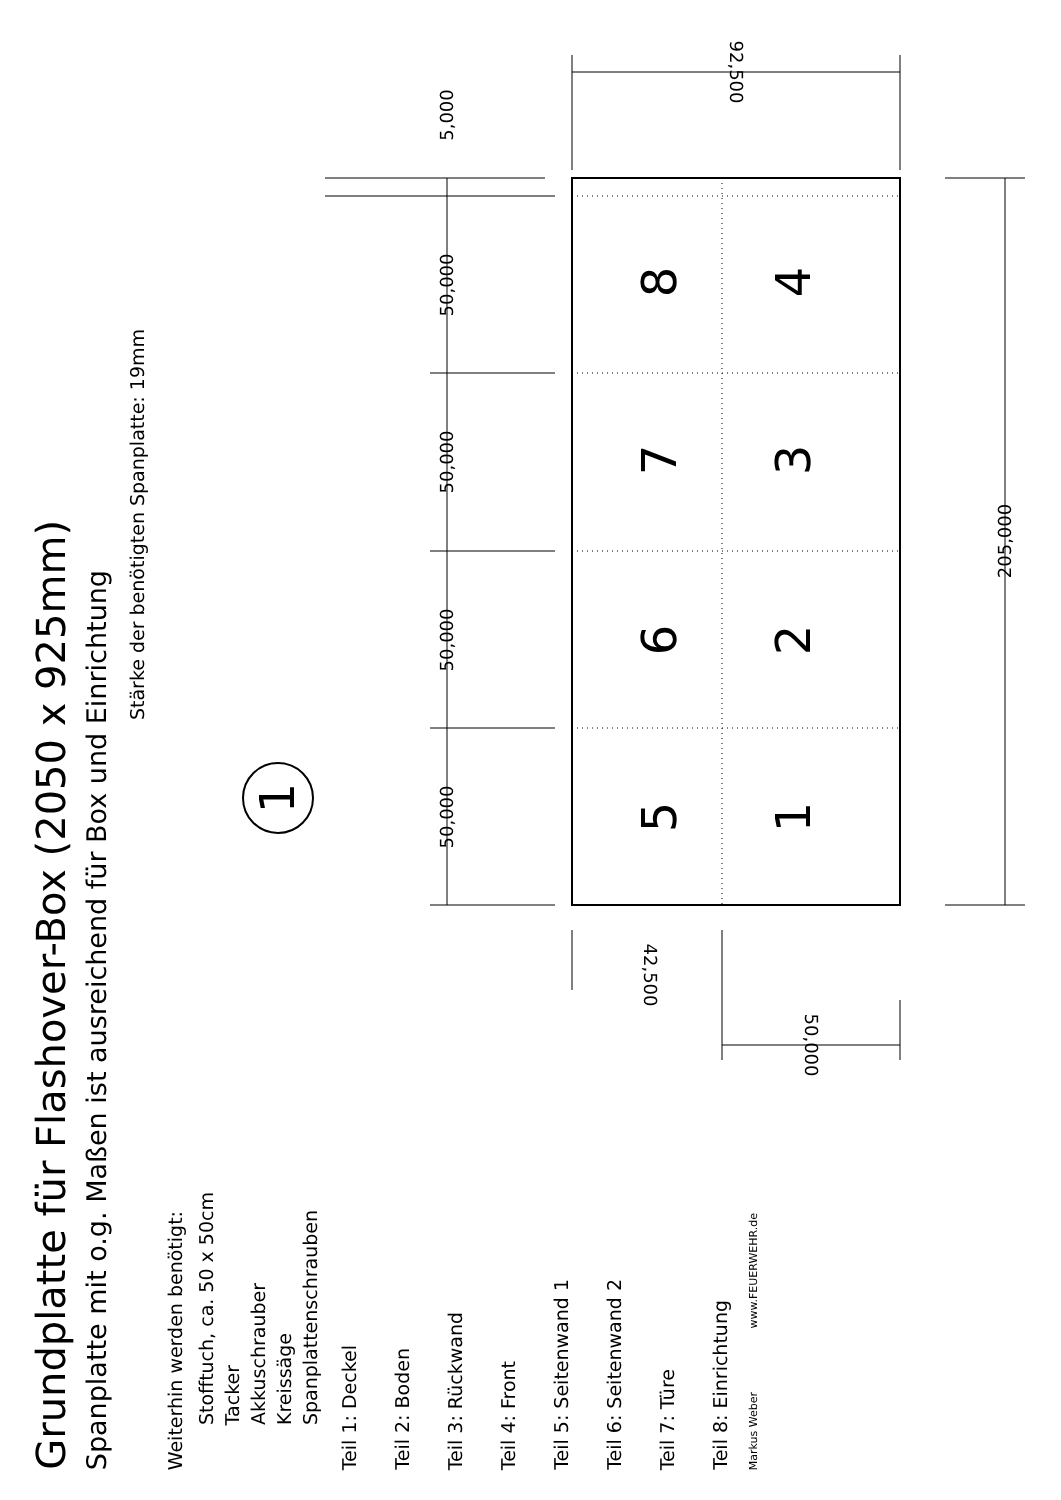8
4
7
3
6
2
5
1
1
5,000
50,000
50,000
50,000
50,000
205,000
92,500
42,500
50,000
Grundplatte für Flashover-Box (2050 x 925mm)
Spanplatte mit o.g. Maßen ist ausreichend für Box und Einrichtung
Stärke der benötigten Spanplatte: 19mm
Weiterhin werden benötigt:
Stofftuch, ca. 50 x 50cm
Tacker
Akkuschrauber
Kreissäge
Spanplattenschrauben
Teil 1: Deckel
Teil 2: Boden
Teil 3: Rückwand
Teil 4: Front
Teil 5: Seitenwand 1
Teil 6: Seitenwand 2
Teil 7: Türe
Teil 8: Einrichtung
Markus Weber www.FEUERWEHR.de